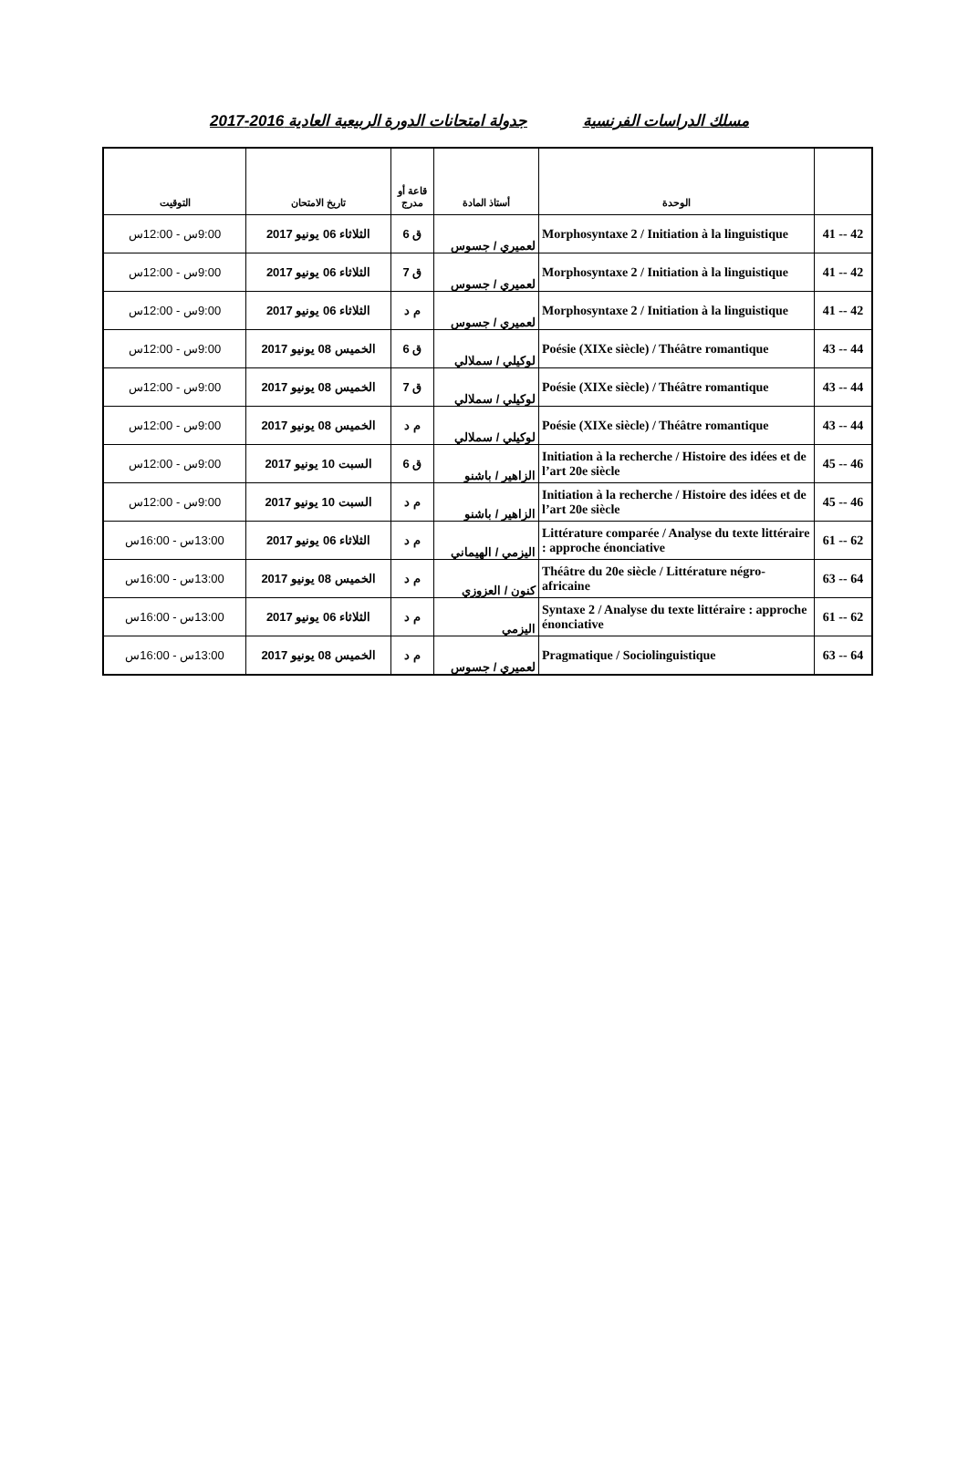مسلك الدراسات الفرنسية جدولة امتحانات الدورة الربيعية العادية 2016-2017
| | الوحدة | أستاذ المادة | قاعة أو مدرج | تاريخ الامتحان | التوقيت |
| --- | --- | --- | --- | --- | --- |
| 42 -- 41 | Morphosyntaxe 2 / Initiation à la linguistique | لعميري / جسوس | ق 6 | الثلاثاء 06 يونيو 2017 | 9:00س - 12:00س |
| 42 -- 41 | Morphosyntaxe 2 / Initiation à la linguistique | لعميري / جسوس | ق 7 | الثلاثاء 06 يونيو 2017 | 9:00س - 12:00س |
| 42 -- 41 | Morphosyntaxe 2 / Initiation à la linguistique | لعميري / جسوس | م د | الثلاثاء 06 يونيو 2017 | 9:00س - 12:00س |
| 44 -- 43 | Poésie (XIXe siècle) / Théâtre romantique | لوكيلي / سملالي | ق 6 | الخميس 08 يونيو 2017 | 9:00س - 12:00س |
| 44 -- 43 | Poésie (XIXe siècle) / Théâtre romantique | لوكيلي / سملالي | ق 7 | الخميس 08 يونيو 2017 | 9:00س - 12:00س |
| 44 -- 43 | Poésie (XIXe siècle) / Théâtre romantique | لوكيلي / سملالي | م د | الخميس 08 يونيو 2017 | 9:00س - 12:00س |
| 46 -- 45 | Initiation à la recherche / Histoire des idées et de l’art 20e siècle | الزاهير / باشنو | ق 6 | السبت 10 يونيو 2017 | 9:00س - 12:00س |
| 46 -- 45 | Initiation à la recherche / Histoire des idées et de l’art 20e siècle | الزاهير / باشنو | م د | السبت 10 يونيو 2017 | 9:00س - 12:00س |
| 62 -- 61 | Littérature comparée / Analyse du texte littéraire : approche énonciative | اليزمي / الهيماني | م د | الثلاثاء 06 يونيو 2017 | 13:00س - 16:00س |
| 64 -- 63 | Théâtre du 20e siècle / Littérature négro-africaine | كنون / العزوزي | م د | الخميس 08 يونيو 2017 | 13:00س - 16:00س |
| 62 -- 61 | Syntaxe 2 / Analyse du texte littéraire : approche énonciative | اليزمي | م د | الثلاثاء 06 يونيو 2017 | 13:00س - 16:00س |
| 64 -- 63 | Pragmatique / Sociolinguistique | لعميري / جسوس | م د | الخميس 08 يونيو 2017 | 13:00س - 16:00س |